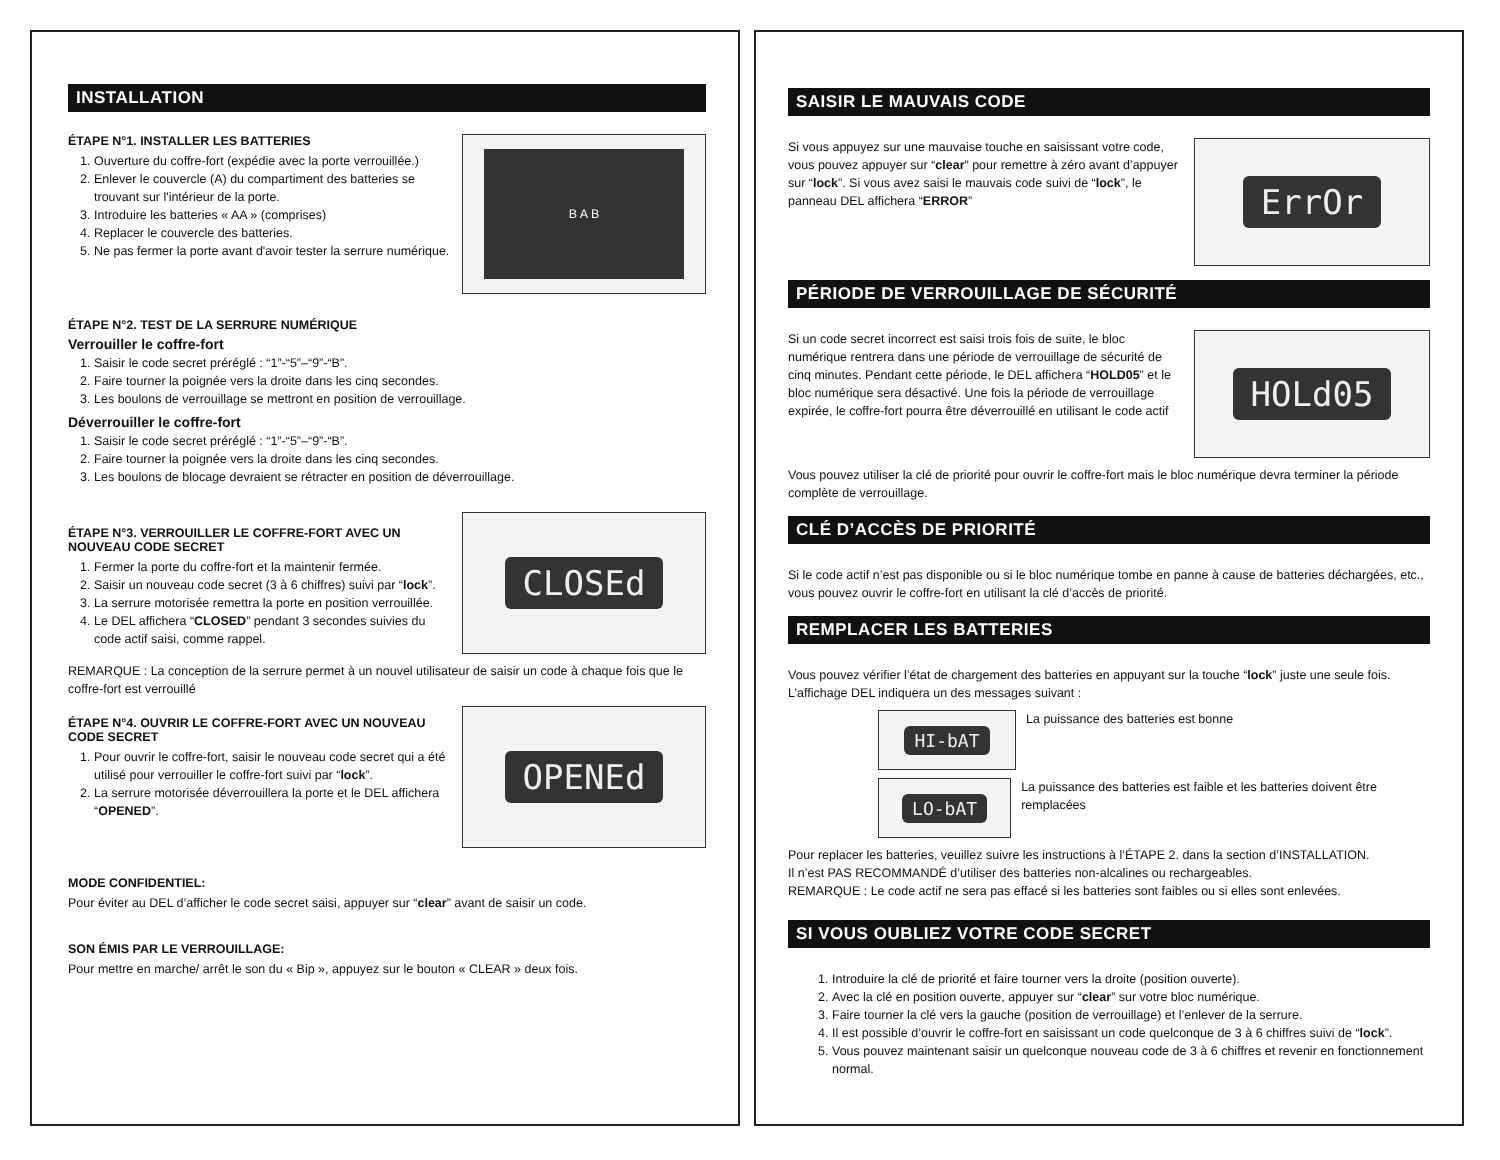INSTALLATION
B A B
ÉTAPE N°1. INSTALLER LES BATTERIES
1. Ouverture du coffre-fort (expédie avec la porte verrouillée.)
2. Enlever le couvercle (A) du compartiment des batteries se trouvant sur l'intérieur de la porte.
3. Introduire les batteries « AA » (comprises)
4. Replacer le couvercle des batteries.
5. Ne pas fermer la porte avant d'avoir tester la serrure numérique.
ÉTAPE N°2. TEST DE LA SERRURE NUMÉRIQUE
Verrouiller le coffre-fort
1. Saisir le code secret préréglé : “1”-“5”–“9”-“B”.
2. Faire tourner la poignée vers la droite dans les cinq secondes.
3. Les boulons de verrouillage se mettront en position de verrouillage.
Déverrouiller le coffre-fort
1. Saisir le code secret préréglé : “1”-“5”–“9”-“B”.
2. Faire tourner la poignée vers la droite dans les cinq secondes.
3. Les boulons de blocage devraient se rétracter en position de déverrouillage.
CLOSEd
ÉTAPE N°3. VERROUILLER LE COFFRE-FORT AVEC UN NOUVEAU CODE SECRET
1. Fermer la porte du coffre-fort et la maintenir fermée.
2. Saisir un nouveau code secret (3 à 6 chiffres) suivi par “lock”.
3. La serrure motorisée remettra la porte en position verrouillée.
4. Le DEL affichera “CLOSED” pendant 3 secondes suivies du code actif saisi, comme rappel.
REMARQUE : La conception de la serrure permet à un nouvel utilisateur de saisir un code à chaque fois que le coffre-fort est verrouillé
OPENEd
ÉTAPE N°4. OUVRIR LE COFFRE-FORT AVEC UN NOUVEAU CODE SECRET
1. Pour ouvrir le coffre-fort, saisir le nouveau code secret qui a été utilisé pour verrouiller le coffre-fort suivi par “lock”.
2. La serrure motorisée déverrouillera la porte et le DEL affichera “OPENED”.
MODE CONFIDENTIEL:
Pour éviter au DEL d’afficher le code secret saisi, appuyer sur “clear” avant de saisir un code.
SON ÉMIS PAR LE VERROUILLAGE:
Pour mettre en marche/ arrêt le son du « Bip », appuyez sur le bouton « CLEAR » deux fois.
SAISIR LE MAUVAIS CODE
ErrOr
Si vous appuyez sur une mauvaise touche en saisissant votre code, vous pouvez appuyer sur “clear” pour remettre à zéro avant d’appuyer sur “lock”. Si vous avez saisi le mauvais code suivi de “lock”, le panneau DEL affichera “ERROR”
PÉRIODE DE VERROUILLAGE DE SÉCURITÉ
HOLd05
Si un code secret incorrect est saisi trois fois de suite, le bloc numérique rentrera dans une période de verrouillage de sécurité de cinq minutes. Pendant cette période, le DEL affichera “HOLD05” et le bloc numérique sera désactivé. Une fois la période de verrouillage expirée, le coffre-fort pourra être déverrouillé en utilisant le code actif
Vous pouvez utiliser la clé de priorité pour ouvrir le coffre-fort mais le bloc numérique devra terminer la période complète de verrouillage.
CLÉ D’ACCÈS DE PRIORITÉ
Si le code actif n’est pas disponible ou si le bloc numérique tombe en panne à cause de batteries déchargées, etc., vous pouvez ouvrir le coffre-fort en utilisant la clé d’accès de priorité.
REMPLACER LES BATTERIES
Vous pouvez vérifier l’état de chargement des batteries en appuyant sur la touche “lock” juste une seule fois. L’affichage DEL indiquera un des messages suivant :
HI-bAT
La puissance des batteries est bonne
LO-bAT
La puissance des batteries est faible et les batteries doivent être remplacées
Pour replacer les batteries, veuillez suivre les instructions à l’ÉTAPE 2. dans la section d’INSTALLATION.
Il n’est PAS RECOMMANDÉ d’utiliser des batteries non-alcalines ou rechargeables.
REMARQUE : Le code actif ne sera pas effacé si les batteries sont faibles ou si elles sont enlevées.
SI VOUS OUBLIEZ VOTRE CODE SECRET
1. Introduire la clé de priorité et faire tourner vers la droite (position ouverte).
2. Avec la clé en position ouverte, appuyer sur “clear” sur votre bloc numérique.
3. Faire tourner la clé vers la gauche (position de verrouillage) et l’enlever de la serrure.
4. Il est possible d’ouvrir le coffre-fort en saisissant un code quelconque de 3 à 6 chiffres suivi de “lock”.
5. Vous pouvez maintenant saisir un quelconque nouveau code de 3 à 6 chiffres et revenir en fonctionnement normal.